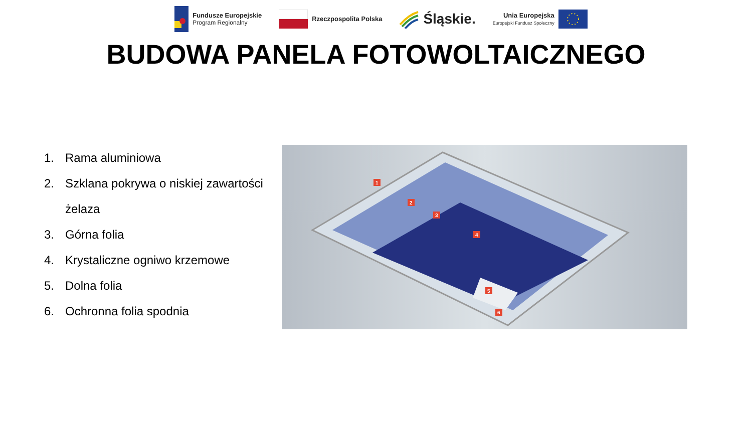Fundusze Europejskie
Program Regionalny
Rzeczpospolita Polska
Śląskie.
Unia Europejska
Europejski Fundusz Społeczny
BUDOWA PANELA FOTOWOLTAICZNEGO
1. Rama aluminiowa
2. Szklana pokrywa o niskiej zawartości żelaza
3. Górna folia
4. Krystaliczne ogniwo krzemowe
5. Dolna folia
6. Ochronna folia spodnia
1
2
3
4
5
6